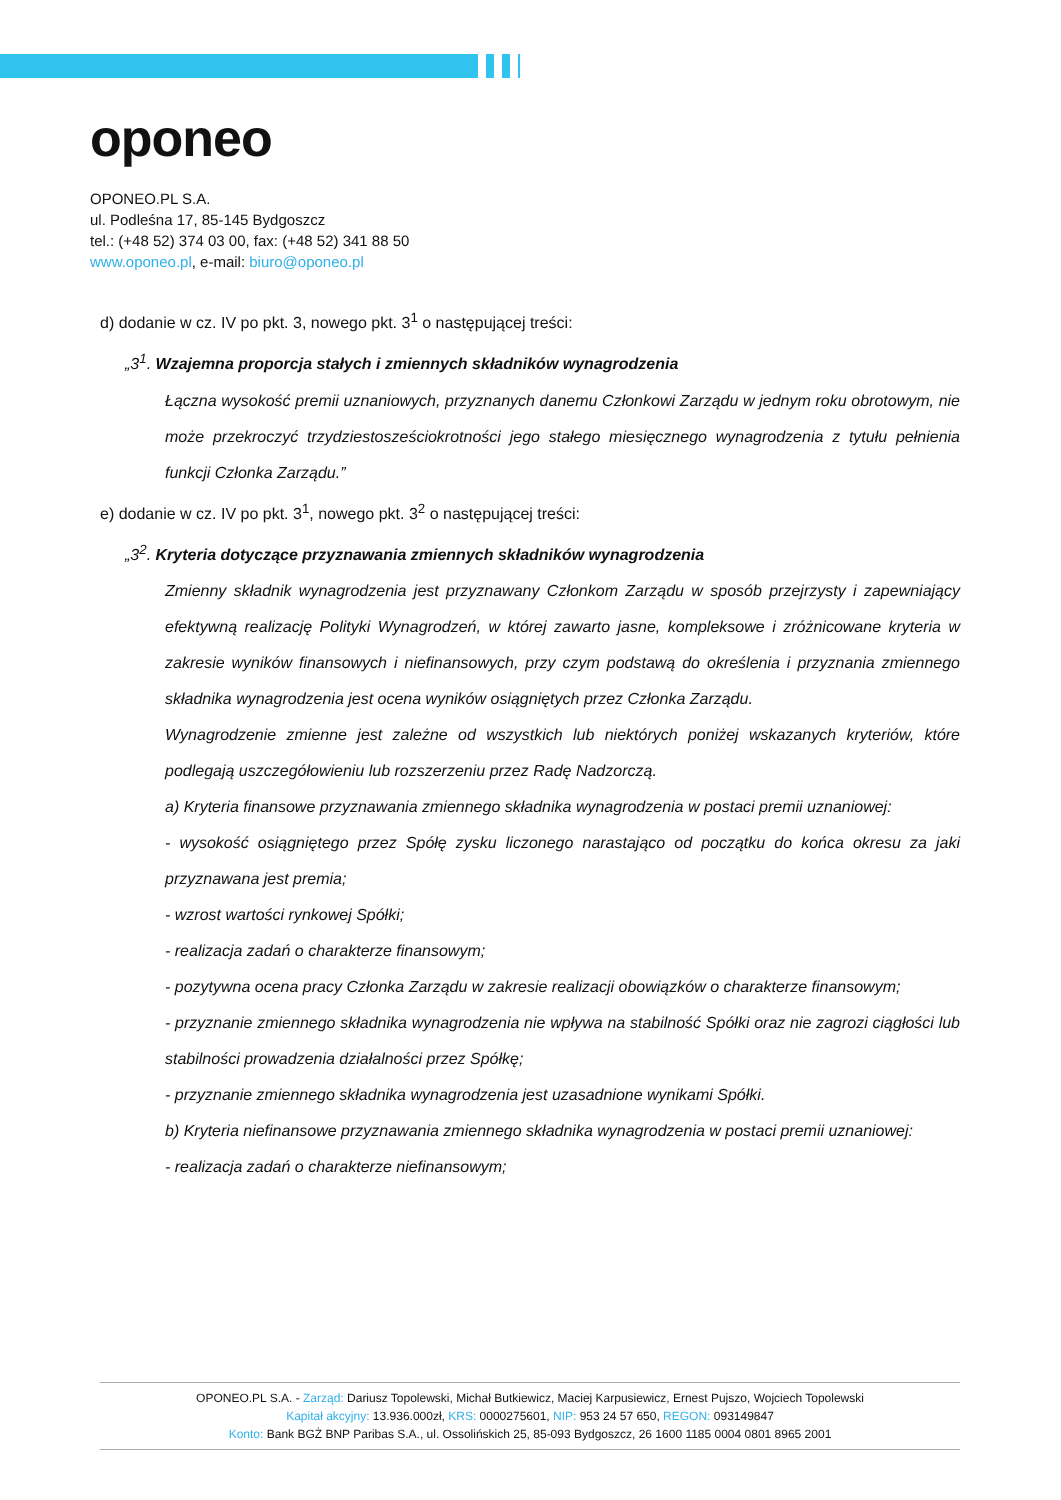oponeo
OPONEO.PL S.A.
ul. Podleśna 17, 85-145 Bydgoszcz
tel.: (+48 52) 374 03 00, fax: (+48 52) 341 88 50
www.oponeo.pl, e-mail: biuro@oponeo.pl
d) dodanie w cz. IV po pkt. 3, nowego pkt. 3<sup>1</sup> o następującej treści:
„3<sup>1</sup>. Wzajemna proporcja stałych i zmiennych składników wynagrodzenia
Łączna wysokość premii uznaniowych, przyznanych danemu Członkowi Zarządu w jednym roku obrotowym, nie może przekroczyć trzydziestosześciokrotności jego stałego miesięcznego wynagrodzenia z tytułu pełnienia funkcji Członka Zarządu.”
e) dodanie w cz. IV po pkt. 3<sup>1</sup>, nowego pkt. 3<sup>2</sup> o następującej treści:
„3<sup>2</sup>. Kryteria dotyczące przyznawania zmiennych składników wynagrodzenia
Zmienny składnik wynagrodzenia jest przyznawany Członkom Zarządu w sposób przejrzysty i zapewniający efektywną realizację Polityki Wynagrodzeń, w której zawarto jasne, kompleksowe i zróżnicowane kryteria w zakresie wyników finansowych i niefinansowych, przy czym podstawą do określenia i przyznania zmiennego składnika wynagrodzenia jest ocena wyników osiągniętych przez Członka Zarządu.
Wynagrodzenie zmienne jest zależne od wszystkich lub niektórych poniżej wskazanych kryteriów, które podlegają uszczegółowieniu lub rozszerzeniu przez Radę Nadzorczą.
a) Kryteria finansowe przyznawania zmiennego składnika wynagrodzenia w postaci premii uznaniowej:
- wysokość osiągniętego przez Spółę zysku liczonego narastająco od początku do końca okresu za jaki przyznawana jest premia;
- wzrost wartości rynkowej Spółki;
- realizacja zadań o charakterze finansowym;
- pozytywna ocena pracy Członka Zarządu w zakresie realizacji obowiązków o charakterze finansowym;
- przyznanie zmiennego składnika wynagrodzenia nie wpływa na stabilność Spółki oraz nie zagrozi ciągłości lub stabilności prowadzenia działalności przez Spółkę;
- przyznanie zmiennego składnika wynagrodzenia jest uzasadnione wynikami Spółki.
b) Kryteria niefinansowe przyznawania zmiennego składnika wynagrodzenia w postaci premii uznaniowej:
- realizacja zadań o charakterze niefinansowym;
OPONEO.PL S.A. - Zarząd: Dariusz Topolewski, Michał Butkiewicz, Maciej Karpusiewicz, Ernest Pujszo, Wojciech Topolewski
Kapitał akcyjny: 13.936.000zł, KRS: 0000275601, NIP: 953 24 57 650, REGON: 093149847
Konto: Bank BGŻ BNP Paribas S.A., ul. Ossolińskich 25, 85-093 Bydgoszcz, 26 1600 1185 0004 0801 8965 2001